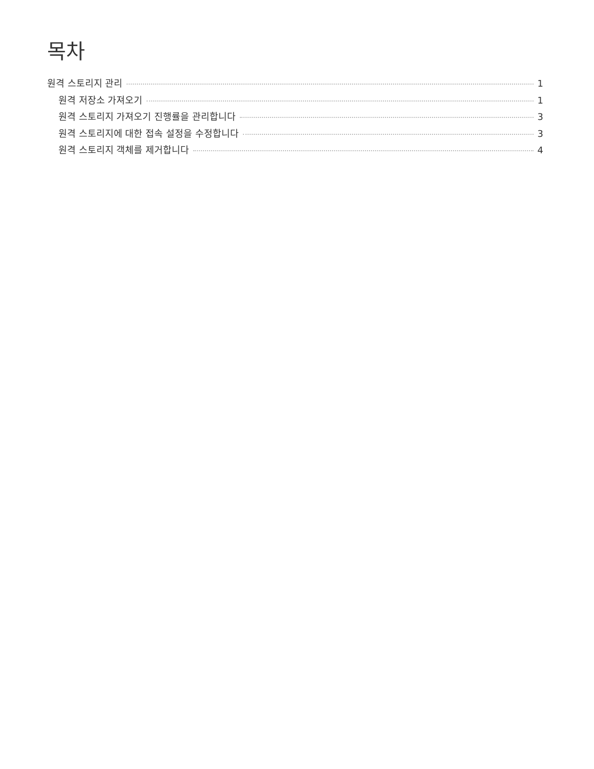목차
원격 스토리지 관리 1
원격 저장소 가져오기 1
원격 스토리지 가져오기 진행률을 관리합니다 3
원격 스토리지에 대한 접속 설정을 수정합니다 3
원격 스토리지 객체를 제거합니다 4